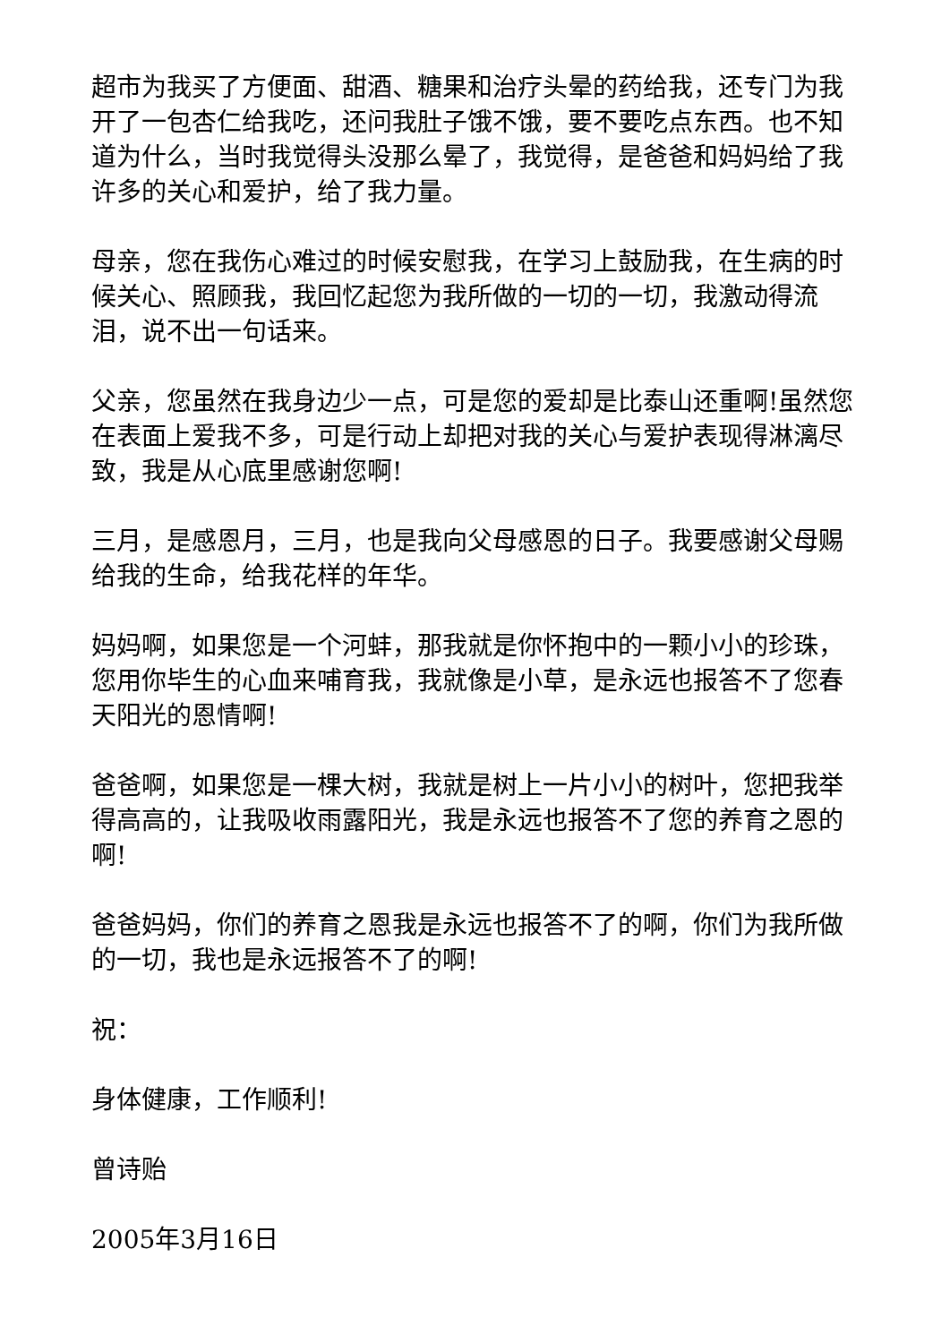超市为我买了方便面、甜酒、糖果和治疗头晕的药给我，还专门为我开了一包杏仁给我吃，还问我肚子饿不饿，要不要吃点东西。也不知道为什么，当时我觉得头没那么晕了，我觉得，是爸爸和妈妈给了我许多的关心和爱护，给了我力量。
母亲，您在我伤心难过的时候安慰我，在学习上鼓励我，在生病的时候关心、照顾我，我回忆起您为我所做的一切的一切，我激动得流泪，说不出一句话来。
父亲，您虽然在我身边少一点，可是您的爱却是比泰山还重啊!虽然您在表面上爱我不多，可是行动上却把对我的关心与爱护表现得淋漓尽致，我是从心底里感谢您啊!
三月，是感恩月，三月，也是我向父母感恩的日子。我要感谢父母赐给我的生命，给我花样的年华。
妈妈啊，如果您是一个河蚌，那我就是你怀抱中的一颗小小的珍珠，您用你毕生的心血来哺育我，我就像是小草，是永远也报答不了您春天阳光的恩情啊!
爸爸啊，如果您是一棵大树，我就是树上一片小小的树叶，您把我举得高高的，让我吸收雨露阳光，我是永远也报答不了您的养育之恩的啊!
爸爸妈妈，你们的养育之恩我是永远也报答不了的啊，你们为我所做的一切，我也是永远报答不了的啊!
祝：
身体健康，工作顺利!
曾诗贻
2005年3月16日